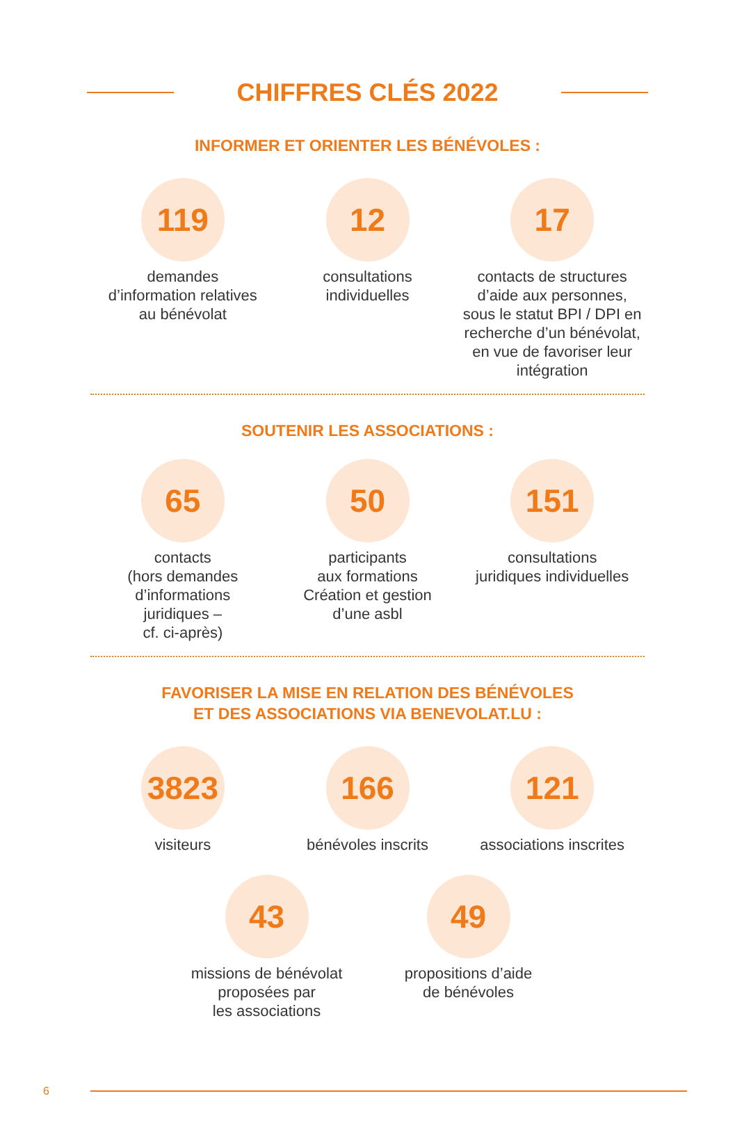CHIFFRES CLÉS 2022
INFORMER ET ORIENTER LES BÉNÉVOLES :
119
demandes
d’information relatives
au bénévolat
12
consultations
individuelles
17
contacts de structures d’aide aux personnes, sous le statut BPI / DPI en recherche d’un bénévolat, en vue de favoriser leur intégration
SOUTENIR LES ASSOCIATIONS :
65
contacts
(hors demandes
d’informations
juridiques –
cf. ci-après)
50
participants
aux formations
Création et gestion
d’une asbl
151
consultations
juridiques individuelles
FAVORISER LA MISE EN RELATION DES BÉNÉVOLES
ET DES ASSOCIATIONS VIA BENEVOLAT.LU :
3823
visiteurs
166
bénévoles inscrits
121
associations inscrites
43
missions de bénévolat
proposées par
les associations
49
propositions d’aide
de bénévoles
6